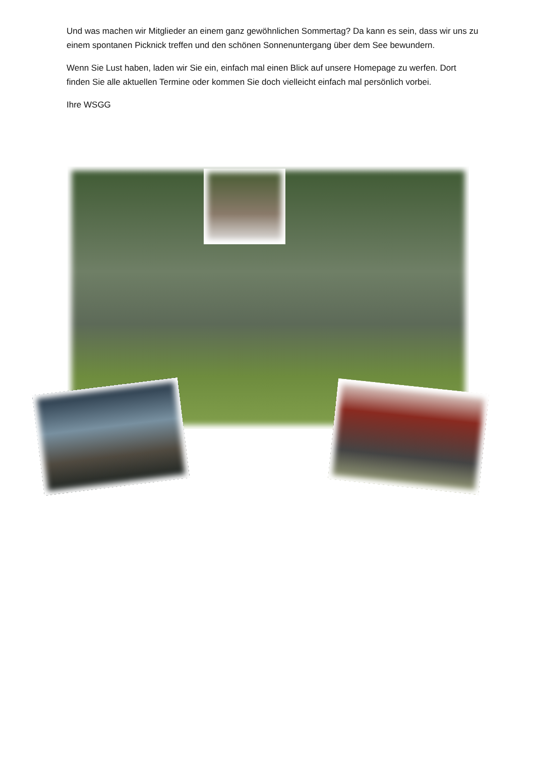Und was machen wir Mitglieder an einem ganz gewöhnlichen Sommertag? Da kann es sein, dass wir uns zu einem spontanen Picknick treffen und den schönen Sonnenuntergang über dem See bewundern.
Wenn Sie Lust haben, laden wir Sie ein, einfach mal einen Blick auf unsere Homepage zu werfen. Dort finden Sie alle aktuellen Termine oder kommen Sie doch vielleicht einfach mal persönlich vorbei.
Ihre WSGG